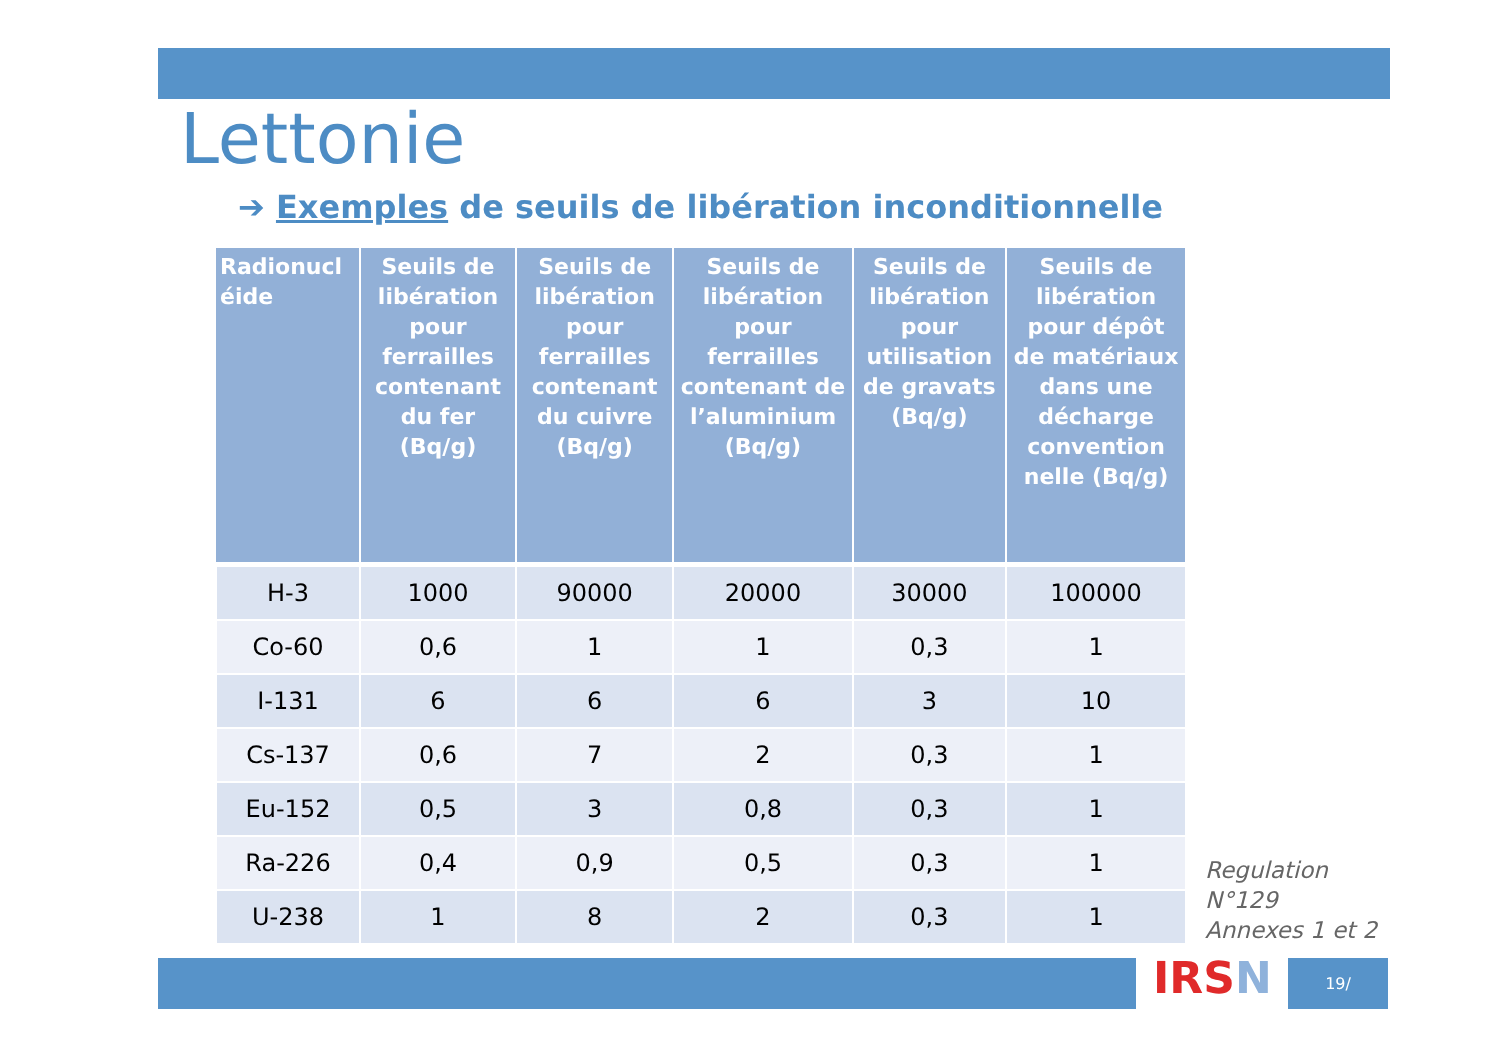Lettonie
➔ Exemples de seuils de libération inconditionnelle
| Radionucl éide | Seuils de libération pour ferrailles contenant du fer (Bq/g) | Seuils de libération pour ferrailles contenant du cuivre (Bq/g) | Seuils de libération pour ferrailles contenant de l’aluminium (Bq/g) | Seuils de libération pour utilisation de gravats (Bq/g) | Seuils de libération pour dépôt de matériaux dans une décharge convention nelle (Bq/g) |
| --- | --- | --- | --- | --- | --- |
| H-3 | 1000 | 90000 | 20000 | 30000 | 100000 |
| Co-60 | 0,6 | 1 | 1 | 0,3 | 1 |
| I-131 | 6 | 6 | 6 | 3 | 10 |
| Cs-137 | 0,6 | 7 | 2 | 0,3 | 1 |
| Eu-152 | 0,5 | 3 | 0,8 | 0,3 | 1 |
| Ra-226 | 0,4 | 0,9 | 0,5 | 0,3 | 1 |
| U-238 | 1 | 8 | 2 | 0,3 | 1 |
Regulation
N°129
Annexes 1 et 2
IRSN 19/